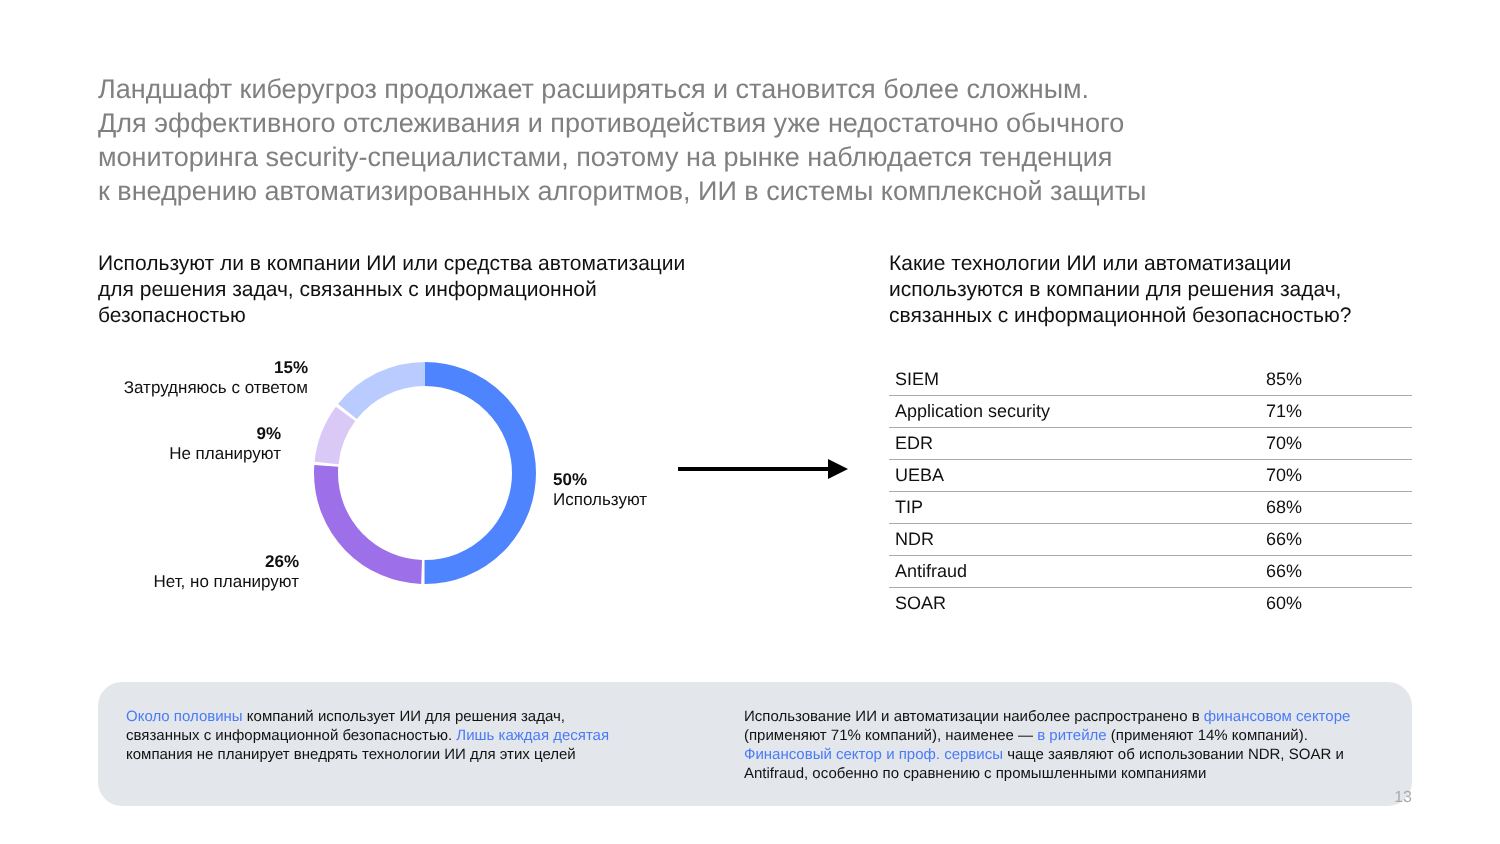Ландшафт киберугроз продолжает расширяться и становится более сложным.
Для эффективного отслеживания и противодействия уже недостаточно обычного
мониторинга security-специалистами, поэтому на рынке наблюдается тенденция
к внедрению автоматизированных алгоритмов, ИИ в системы комплексной защиты
Используют ли в компании ИИ или средства автоматизации для решения задач, связанных с информационной безопасностью
15%
Затрудняюсь с ответом
9%
Не планируют
26%
Нет, но планируют
50%
Используют
Какие технологии ИИ или автоматизации используются в компании для решения задач, связанных с информационной безопасностью?
| SIEM | 85% |
| Application security | 71% |
| EDR | 70% |
| UEBA | 70% |
| TIP | 68% |
| NDR | 66% |
| Antifraud | 66% |
| SOAR | 60% |
Около половины компаний использует ИИ для решения задач, связанных с информационной безопасностью. Лишь каждая десятая компания не планирует внедрять технологии ИИ для этих целей
Использование ИИ и автоматизации наиболее распространено в финансовом секторе (применяют 71% компаний), наименее — в ритейле (применяют 14% компаний). Финансовый сектор и проф. сервисы чаще заявляют об использовании NDR, SOAR и Antifraud, особенно по сравнению с промышленными компаниями
13